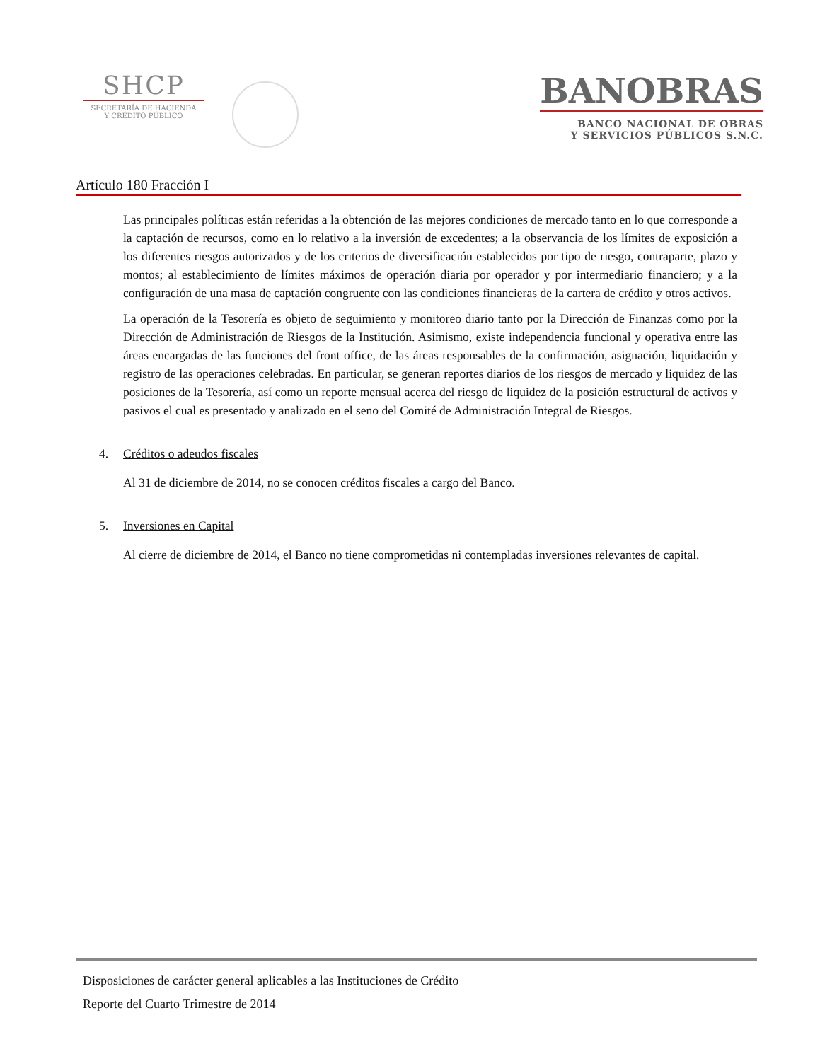SHCP
SECRETARÍA DE HACIENDA
Y CRÉDITO PÚBLICO
BANOBRAS
BANCO NACIONAL DE OBRAS
Y SERVICIOS PÚBLICOS S.N.C.
Artículo 180 Fracción I
Las principales políticas están referidas a la obtención de las mejores condiciones de mercado tanto en lo que corresponde a la captación de recursos, como en lo relativo a la inversión de excedentes; a la observancia de los límites de exposición a los diferentes riesgos autorizados y de los criterios de diversificación establecidos por tipo de riesgo, contraparte, plazo y montos; al establecimiento de límites máximos de operación diaria por operador y por intermediario financiero; y a la configuración de una masa de captación congruente con las condiciones financieras de la cartera de crédito y otros activos.
La operación de la Tesorería es objeto de seguimiento y monitoreo diario tanto por la Dirección de Finanzas como por la Dirección de Administración de Riesgos de la Institución. Asimismo, existe independencia funcional y operativa entre las áreas encargadas de las funciones del front office, de las áreas responsables de la confirmación, asignación, liquidación y registro de las operaciones celebradas. En particular, se generan reportes diarios de los riesgos de mercado y liquidez de las posiciones de la Tesorería, así como un reporte mensual acerca del riesgo de liquidez de la posición estructural de activos y pasivos el cual es presentado y analizado en el seno del Comité de Administración Integral de Riesgos.
4. Créditos o adeudos fiscales
Al 31 de diciembre de 2014, no se conocen créditos fiscales a cargo del Banco.
5. Inversiones en Capital
Al cierre de diciembre de 2014, el Banco no tiene comprometidas ni contempladas inversiones relevantes de capital.
Disposiciones de carácter general aplicables a las Instituciones de Crédito
Reporte del Cuarto Trimestre de 2014